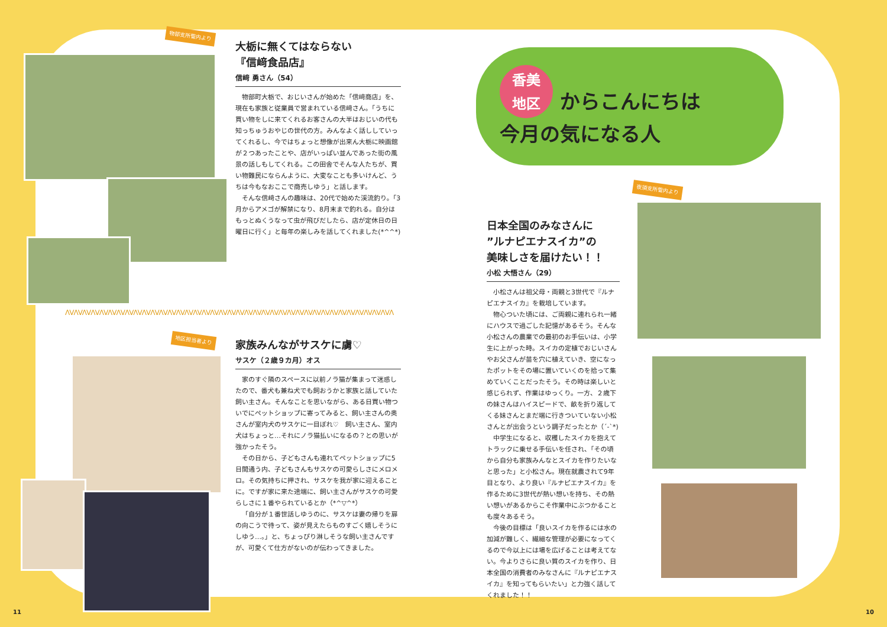物部支所管内より
大栃に無くてはならない
『信﨑食品店』
信﨑 勇さん（54）
物部町大栃で、おじいさんが始めた「信﨑商店」を、現在も家族と従業員で営まれている信﨑さん。「うちに買い物をしに来てくれるお客さんの大半はおじいの代も知っちゅうおやじの世代の方。みんなよく話ししていってくれるし、今ではちょっと想像が出来ん大栃に映画館が２つあったことや、店がいっぱい並んであった街の風景の話しもしてくれる。この田舎でそんな人たちが、買い物難民にならんように、大変なことも多いけんど、うちは今もなおここで商売しゆう」と話します。
そんな信﨑さんの趣味は、20代で始めた渓流釣り。「3月からアメゴが解禁になり、8月末まで釣れる。自分はもっとぬくうなって虫が飛びだしたら、店が定休日の日曜日に行く」と毎年の楽しみを話してくれました(*^^*)
ΛVΛVΛVΛVΛVΛVΛVΛVΛVΛVΛVΛVΛVΛVΛVΛVΛVΛVΛVΛVΛVΛVΛVΛVΛVΛVΛVΛVΛVΛVΛVΛVΛVΛVΛVΛVΛVΛVΛ
地区担当者より
家族みんながサスケに虜♡
サスケ（２歳９カ月）オス
家のすぐ隣のスペースに以前ノラ猫が集まって迷惑したので、番犬も兼ね犬でも飼おうかと家族と話していた飼い主さん。そんなことを思いながら、ある日買い物ついでにペットショップに寄ってみると、飼い主さんの奥さんが室内犬のサスケに一目ぼれ♡　飼い主さん、室内犬はちょっと…それにノラ猫払いになるの？との思いが強かったそう。
その日から、子どもさんも連れてペットショップに5日間通う内、子どもさんもサスケの可愛らしさにメロメロ。その気持ちに押され、サスケを我が家に迎えることに。ですが家に来た途端に、飼い主さんがサスケの可愛らしさに１番やられているとか（*^▽^*）
「自分が１番世話しゆうのに、サスケは妻の帰りを扉の向こうで待って、姿が見えたらものすごく嬉しそうにしゆう…。」と、ちょっぴり淋しそうな飼い主さんですが、可愛くて仕方がないのが伝わってきました。
香美
地区 からこんにちは
今月の気になる人
夜須支所管内より
日本全国のみなさんに
”ルナピエナスイカ”の
美味しさを届けたい！！
小松 大悟さん（29）
小松さんは祖父母・両親と3世代で『ルナピエナスイカ』を栽培しています。
物心ついた頃には、ご両親に連れられ一緒にハウスで過ごした記憶があるそう。そんな小松さんの農業での最初のお手伝いは、小学生に上がった時。スイカの定植でおじいさんやお父さんが苗を穴に植えていき、空になったポットをその場に置いていくのを拾って集めていくことだったそう。その時は楽しいと感じられず、作業はゆっくり。一方、２歳下の妹さんはハイスピードで、畝を折り返してくる妹さんとまだ端に行きついていない小松さんとが出会うという調子だったとか（´-`*)
中学生になると、収穫したスイカを抱えてトラックに乗せる手伝いを任され、「その頃から自分も家族みんなとスイカを作りたいなと思った」と小松さん。現在就農されて9年目となり、より良い『ルナピエナスイカ』を作るために3世代が熱い想いを持ち、その熱い想いがあるからこそ作業中にぶつかることも度々あるそう。
今後の目標は「良いスイカを作るには水の加減が難しく、繊細な管理が必要になってくるので今以上には場を広げることは考えてない。今よりさらに良い質のスイカを作り、日本全国の消費者のみなさんに『ルナピエナスイカ』を知ってもらいたい」と力強く話してくれました！！
11 10